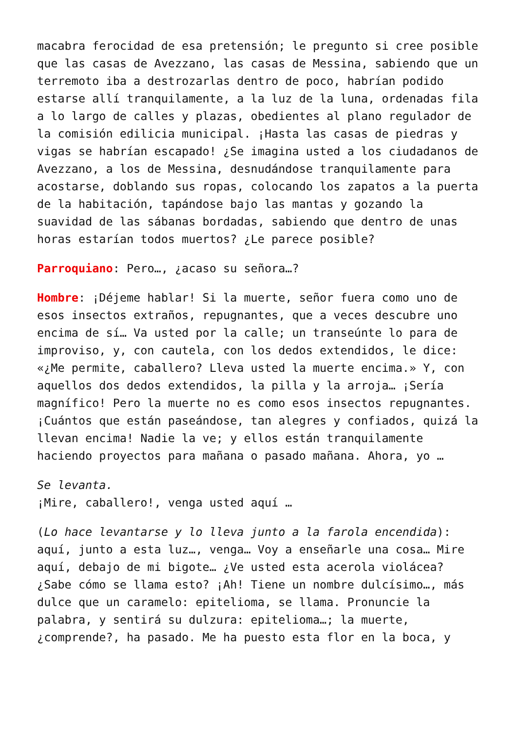macabra ferocidad de esa pretensión; le pregunto si cree posible que las casas de Avezzano, las casas de Messina, sabiendo que un terremoto iba a destrozarlas dentro de poco, habrían podido estarse allí tranquilamente, a la luz de la luna, ordenadas fila a lo largo de calles y plazas, obedientes al plano regulador de la comisión edilicia municipal. ¡Hasta las casas de piedras y vigas se habrían escapado! ¿Se imagina usted a los ciudadanos de Avezzano, a los de Messina, desnudándose tranquilamente para acostarse, doblando sus ropas, colocando los zapatos a la puerta de la habitación, tapándose bajo las mantas y gozando la suavidad de las sábanas bordadas, sabiendo que dentro de unas horas estarían todos muertos? ¿Le parece posible?
Parroquiano: Pero…, ¿acaso su señora…?
Hombre: ¡Déjeme hablar! Si la muerte, señor fuera como uno de esos insectos extraños, repugnantes, que a veces descubre uno encima de sí… Va usted por la calle; un transeúnte lo para de improviso, y, con cautela, con los dedos extendidos, le dice: «¿Me permite, caballero? Lleva usted la muerte encima.» Y, con aquellos dos dedos extendidos, la pilla y la arroja… ¡Sería magnífico! Pero la muerte no es como esos insectos repugnantes. ¡Cuántos que están paseándose, tan alegres y confiados, quizá la llevan encima! Nadie la ve; y ellos están tranquilamente haciendo proyectos para mañana o pasado mañana. Ahora, yo …
Se levanta.
¡Mire, caballero!, venga usted aquí …
(Lo hace levantarse y lo lleva junto a la farola encendida): aquí, junto a esta luz…, venga… Voy a enseñarle una cosa… Mire aquí, debajo de mi bigote… ¿Ve usted esta acerola violácea? ¿Sabe cómo se llama esto? ¡Ah! Tiene un nombre dulcísimo…, más dulce que un caramelo: epitelioma, se llama. Pronuncie la palabra, y sentirá su dulzura: epitelioma…; la muerte, ¿comprende?, ha pasado. Me ha puesto esta flor en la boca, y